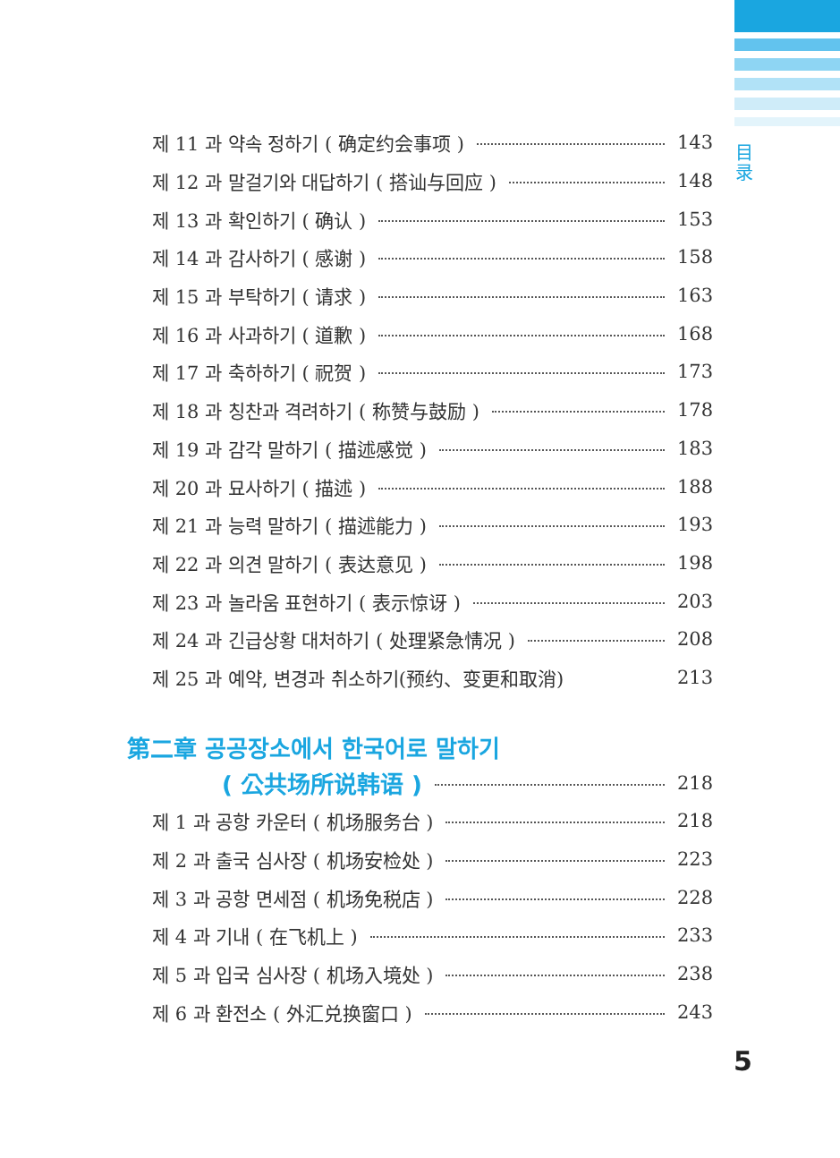目录
제 11 과 약속 정하기 ( 确定约会事项 ) 143
제 12 과 말걸기와 대답하기 ( 搭讪与回应 ) 148
제 13 과 확인하기 ( 确认 ) 153
제 14 과 감사하기 ( 感谢 ) 158
제 15 과 부탁하기 ( 请求 ) 163
제 16 과 사과하기 ( 道歉 ) 168
제 17 과 축하하기 ( 祝贺 ) 173
제 18 과 칭찬과 격려하기 ( 称赞与鼓励 ) 178
제 19 과 감각 말하기 ( 描述感觉 ) 183
제 20 과 묘사하기 ( 描述 ) 188
제 21 과 능력 말하기 ( 描述能力 ) 193
제 22 과 의견 말하기 ( 表达意见 ) 198
제 23 과 놀라움 표현하기 ( 表示惊讶 ) 203
제 24 과 긴급상황 대처하기 ( 处理紧急情况 ) 208
제 25 과 예약, 변경과 취소하기(预约、变更和取消) 213
第二章 공공장소에서 한국어로 말하기
( 公共场所说韩语 ) 218
제 1 과 공항 카운터 ( 机场服务台 ) 218
제 2 과 출국 심사장 ( 机场安检处 ) 223
제 3 과 공항 면세점 ( 机场免税店 ) 228
제 4 과 기내 ( 在飞机上 ) 233
제 5 과 입국 심사장 ( 机场入境处 ) 238
제 6 과 환전소 ( 外汇兑换窗口 ) 243
5